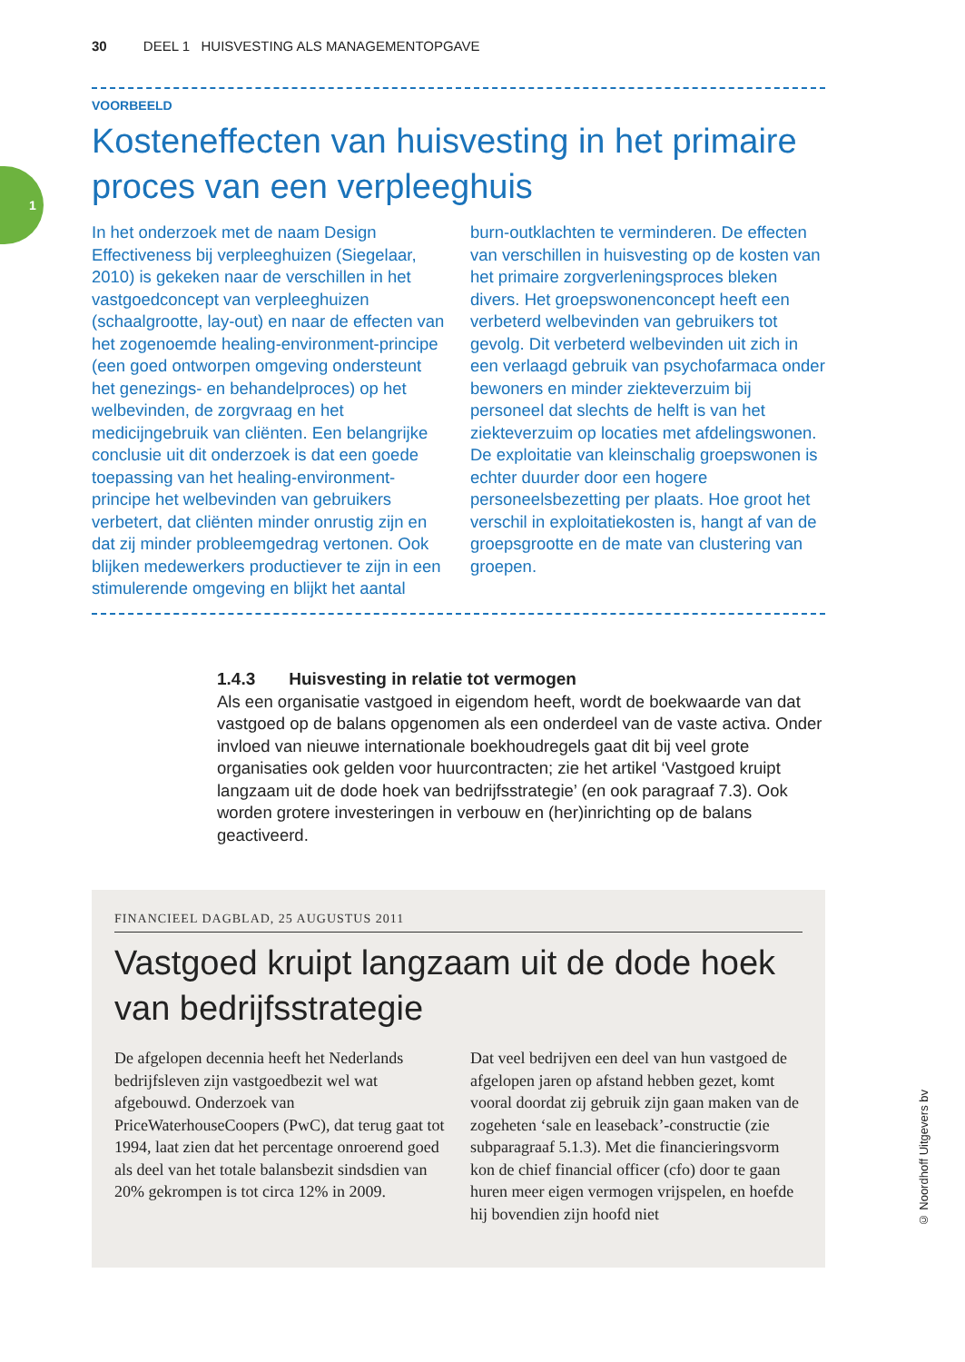30 DEEL 1 HUISVESTING ALS MANAGEMENTOPGAVE
1
VOORBEELD
Kosteneffecten van huisvesting in het primaire proces van een verpleeghuis
In het onderzoek met de naam Design Effectiveness bij verpleeghuizen (Siegelaar, 2010) is gekeken naar de verschillen in het vastgoedconcept van verpleeghuizen (schaalgrootte, lay-out) en naar de effecten van het zogenoemde healing-environment-principe (een goed ontworpen omgeving ondersteunt het genezings- en behandelproces) op het welbevinden, de zorgvraag en het medicijngebruik van cliënten. Een belangrijke conclusie uit dit onderzoek is dat een goede toepassing van het healing-environment-principe het welbevinden van gebruikers verbetert, dat cliënten minder onrustig zijn en dat zij minder probleemgedrag vertonen. Ook blijken medewerkers productiever te zijn in een stimulerende omgeving en blijkt het aantal burn-outklachten te verminderen. De effecten van verschillen in huisvesting op de kosten van het primaire zorgverleningsproces bleken divers. Het groepswonenconcept heeft een verbeterd welbevinden van gebruikers tot gevolg. Dit verbeterd welbevinden uit zich in een verlaagd gebruik van psychofarmaca onder bewoners en minder ziekteverzuim bij personeel dat slechts de helft is van het ziekteverzuim op locaties met afdelingswonen. De exploitatie van kleinschalig groepswonen is echter duurder door een hogere personeelsbezetting per plaats. Hoe groot het verschil in exploitatiekosten is, hangt af van de groepsgrootte en de mate van clustering van groepen.
1.4.3 Huisvesting in relatie tot vermogen
Als een organisatie vastgoed in eigendom heeft, wordt de boekwaarde van dat vastgoed op de balans opgenomen als een onderdeel van de vaste activa. Onder invloed van nieuwe internationale boekhoudregels gaat dit bij veel grote organisaties ook gelden voor huurcontracten; zie het artikel ‘Vastgoed kruipt langzaam uit de dode hoek van bedrijfsstrategie’ (en ook paragraaf 7.3). Ook worden grotere investeringen in verbouw en (her)inrichting op de balans geactiveerd.
FINANCIEEL DAGBLAD, 25 AUGUSTUS 2011
Vastgoed kruipt langzaam uit de dode hoek van bedrijfsstrategie
De afgelopen decennia heeft het Nederlands bedrijfsleven zijn vastgoedbezit wel wat afgebouwd. Onderzoek van PriceWaterhouseCoopers (PwC), dat terug gaat tot 1994, laat zien dat het percentage onroerend goed als deel van het totale balansbezit sindsdien van 20% gekrompen is tot circa 12% in 2009.
Dat veel bedrijven een deel van hun vastgoed de afgelopen jaren op afstand hebben gezet, komt vooral doordat zij gebruik zijn gaan maken van de zogeheten ‘sale en leaseback’-constructie (zie subparagraaf 5.1.3). Met die financieringsvorm kon de chief financial officer (cfo) door te gaan huren meer eigen vermogen vrijspelen, en hoefde hij bovendien zijn hoofd niet
© Noordhoff Uitgevers bv